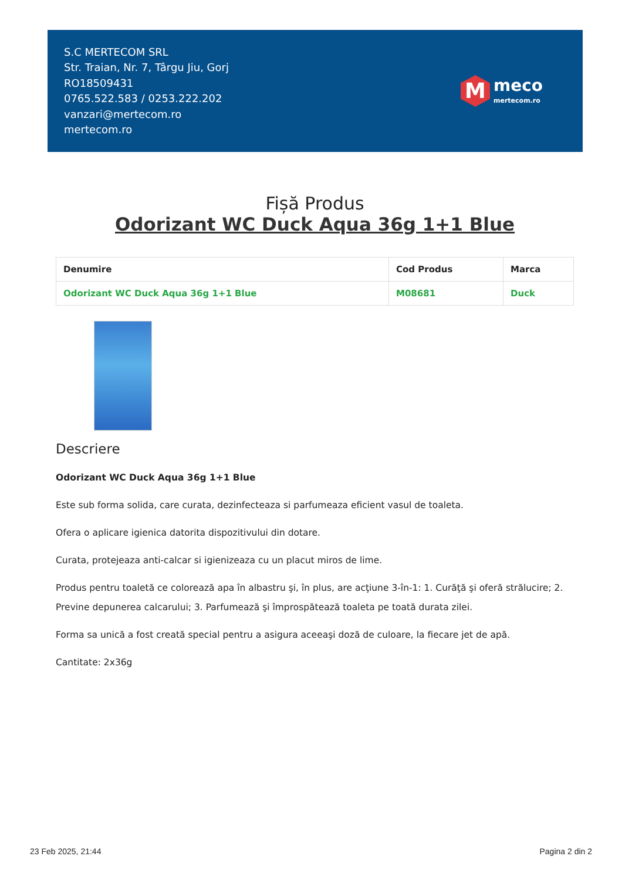S.C MERTECOM SRL
Str. Traian, Nr. 7, Târgu Jiu, Gorj
RO18509431
0765.522.583 / 0253.222.202
vanzari@mertecom.ro
mertecom.ro
M
meco
mertecom.ro
Fișă Produs
Odorizant WC Duck Aqua 36g 1+1 Blue
| Denumire | Cod Produs | Marca |
| --- | --- | --- |
| Odorizant WC Duck Aqua 36g 1+1 Blue | M08681 | Duck |
Descriere
Odorizant WC Duck Aqua 36g 1+1 Blue
Este sub forma solida, care curata, dezinfecteaza si parfumeaza eficient vasul de toaleta.
Ofera o aplicare igienica datorita dispozitivului din dotare.
Curata, protejeaza anti-calcar si igienizeaza cu un placut miros de lime.
Produs pentru toaletă ce colorează apa în albastru şi, în plus, are acţiune 3-în-1: 1. Curăţă şi oferă strălucire; 2. Previne depunerea calcarului; 3. Parfumează şi împrospătează toaleta pe toată durata zilei.
Forma sa unică a fost creată special pentru a asigura aceeaşi doză de culoare, la fiecare jet de apă.
Cantitate: 2x36g
23 Feb 2025, 21:44 Pagina 2 din 2